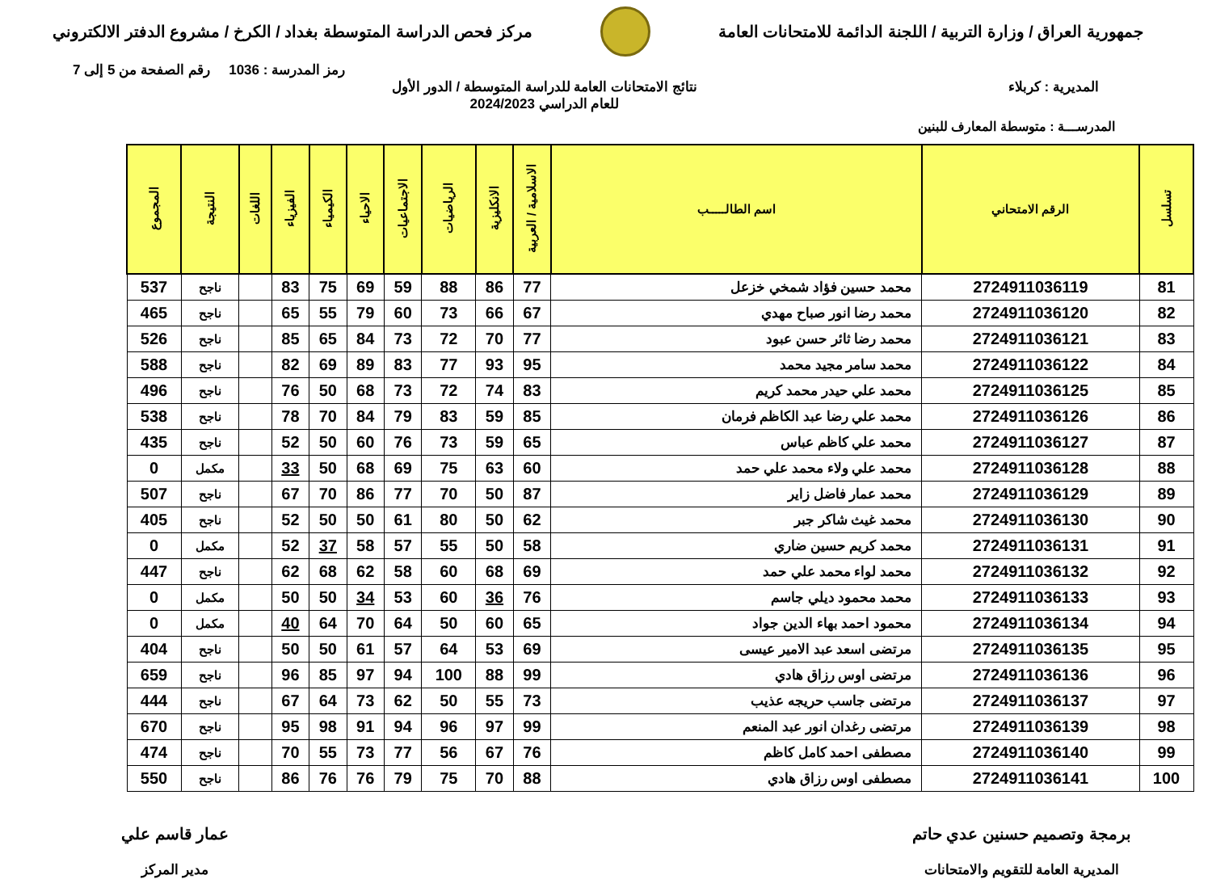جمهورية العراق / وزارة التربية / اللجنة الدائمة للامتحانات العامة
مركز فحص الدراسة المتوسطة بغداد / الكرخ / مشروع الدفتر الالكتروني
رمز المدرسة : 1036 رقم الصفحة من 5 إلى 7
المديرية : كربلاء نتائج الامتحانات العامة للدراسة المتوسطة / الدور الأول
للعام الدراسي 2024/2023
المدرســـة : متوسطة المعارف للبنين
| تسلسل | الرقم الامتحاني | اسم الطالـــــب | الاسلامية / العربية | الانكليزية | الرياضيات | الاجتماعيات | الاحياء | الكيمياء | الفيزياء | اللغات | النتيجة | المجموع |
| --- | --- | --- | --- | --- | --- | --- | --- | --- | --- | --- | --- | --- |
| 81 | 2724911036119 | محمد حسين فؤاد شمخي خزعل | 77 | 86 | 88 | 59 | 69 | 75 | 83 | | ناجح | 537 |
| 82 | 2724911036120 | محمد رضا انور صباح مهدي | 67 | 66 | 73 | 60 | 79 | 55 | 65 | | ناجح | 465 |
| 83 | 2724911036121 | محمد رضا ثائر حسن عبود | 77 | 70 | 72 | 73 | 84 | 65 | 85 | | ناجح | 526 |
| 84 | 2724911036122 | محمد سامر مجيد محمد | 95 | 93 | 77 | 83 | 89 | 69 | 82 | | ناجح | 588 |
| 85 | 2724911036125 | محمد علي حيدر محمد كريم | 83 | 74 | 72 | 73 | 68 | 50 | 76 | | ناجح | 496 |
| 86 | 2724911036126 | محمد علي رضا عبد الكاظم فرمان | 85 | 59 | 83 | 79 | 84 | 70 | 78 | | ناجح | 538 |
| 87 | 2724911036127 | محمد علي كاظم عباس | 65 | 59 | 73 | 76 | 60 | 50 | 52 | | ناجح | 435 |
| 88 | 2724911036128 | محمد علي ولاء محمد علي حمد | 60 | 63 | 75 | 69 | 68 | 50 | 33 | | مكمل | 0 |
| 89 | 2724911036129 | محمد عمار فاضل زاير | 87 | 50 | 70 | 77 | 86 | 70 | 67 | | ناجح | 507 |
| 90 | 2724911036130 | محمد غيث شاكر جبر | 62 | 50 | 80 | 61 | 50 | 50 | 52 | | ناجح | 405 |
| 91 | 2724911036131 | محمد كريم حسين ضاري | 58 | 50 | 55 | 57 | 58 | 37 | 52 | | مكمل | 0 |
| 92 | 2724911036132 | محمد لواء محمد علي حمد | 69 | 68 | 60 | 58 | 62 | 68 | 62 | | ناجح | 447 |
| 93 | 2724911036133 | محمد محمود ديلي جاسم | 76 | 36 | 60 | 53 | 34 | 50 | 50 | | مكمل | 0 |
| 94 | 2724911036134 | محمود احمد بهاء الدين جواد | 65 | 60 | 50 | 64 | 70 | 64 | 40 | | مكمل | 0 |
| 95 | 2724911036135 | مرتضى اسعد عبد الامير عيسى | 69 | 53 | 64 | 57 | 61 | 50 | 50 | | ناجح | 404 |
| 96 | 2724911036136 | مرتضى اوس رزاق هادي | 99 | 88 | 100 | 94 | 97 | 85 | 96 | | ناجح | 659 |
| 97 | 2724911036137 | مرتضى جاسب حريجه عذيب | 73 | 55 | 50 | 62 | 73 | 64 | 67 | | ناجح | 444 |
| 98 | 2724911036139 | مرتضى رغدان انور عبد المنعم | 99 | 97 | 96 | 94 | 91 | 98 | 95 | | ناجح | 670 |
| 99 | 2724911036140 | مصطفى احمد كامل كاظم | 76 | 67 | 56 | 77 | 73 | 55 | 70 | | ناجح | 474 |
| 100 | 2724911036141 | مصطفى اوس رزاق هادي | 88 | 70 | 75 | 79 | 76 | 76 | 86 | | ناجح | 550 |
برمجة وتصميم حسنين عدي حاتم
المديرية العامة للتقويم والامتحانات
عمار قاسم علي
مدير المركز